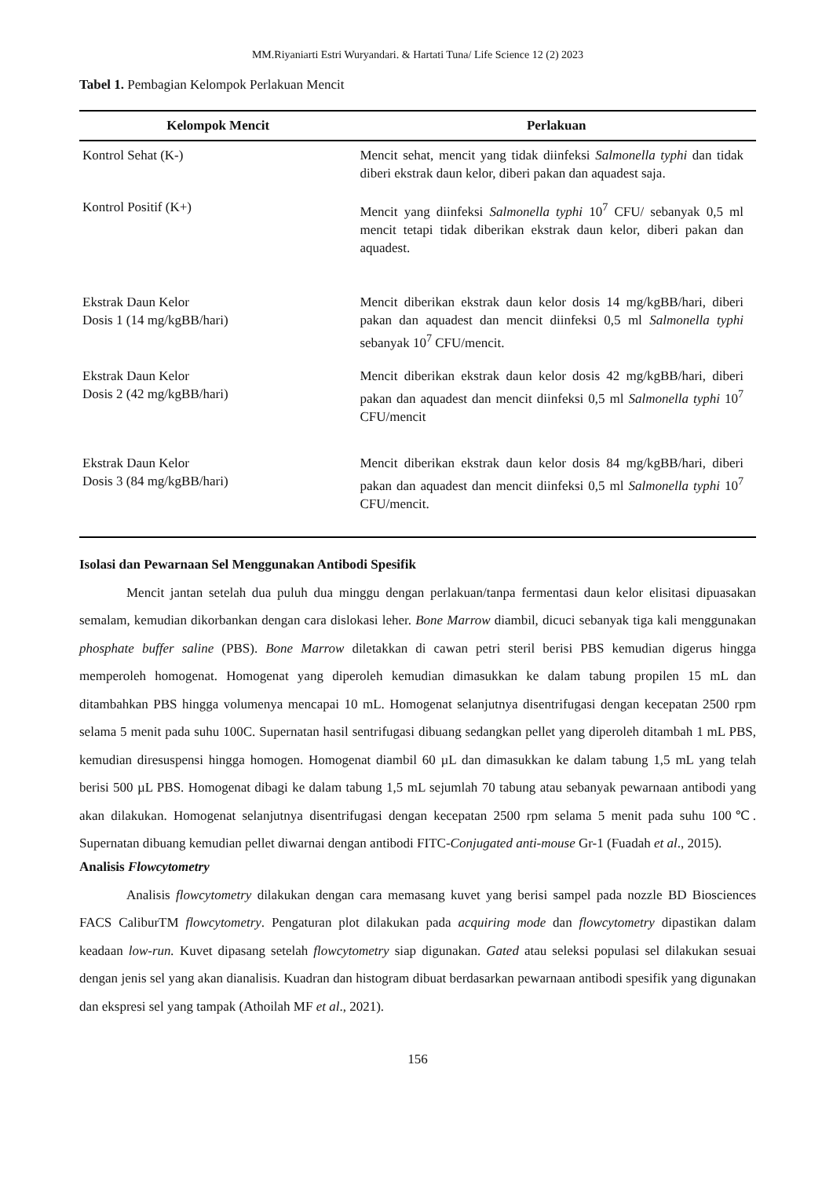MM.Riyaniarti Estri Wuryandari. & Hartati Tuna/ Life Science 12 (2) 2023
Tabel 1. Pembagian Kelompok Perlakuan Mencit
| Kelompok Mencit | Perlakuan |
| --- | --- |
| Kontrol Sehat (K-) | Mencit sehat, mencit yang tidak diinfeksi Salmonella typhi dan tidak diberi ekstrak daun kelor, diberi pakan dan aquadest saja. |
| Kontrol Positif (K+) | Mencit yang diinfeksi Salmonella typhi 10<sup>7</sup> CFU/ sebanyak 0,5 ml mencit tetapi tidak diberikan ekstrak daun kelor, diberi pakan dan aquadest. |
| Ekstrak Daun Kelor Dosis 1 (14 mg/kgBB/hari) | Mencit diberikan ekstrak daun kelor dosis 14 mg/kgBB/hari, diberi pakan dan aquadest dan mencit diinfeksi 0,5 ml Salmonella typhi sebanyak 10<sup>7</sup> CFU/mencit. |
| Ekstrak Daun Kelor Dosis 2 (42 mg/kgBB/hari) | Mencit diberikan ekstrak daun kelor dosis 42 mg/kgBB/hari, diberi pakan dan aquadest dan mencit diinfeksi 0,5 ml Salmonella typhi 10<sup>7</sup> CFU/mencit |
| Ekstrak Daun Kelor Dosis 3 (84 mg/kgBB/hari) | Mencit diberikan ekstrak daun kelor dosis 84 mg/kgBB/hari, diberi pakan dan aquadest dan mencit diinfeksi 0,5 ml Salmonella typhi 10<sup>7</sup> CFU/mencit. |
Isolasi dan Pewarnaan Sel Menggunakan Antibodi Spesifik
Mencit jantan setelah dua puluh dua minggu dengan perlakuan/tanpa fermentasi daun kelor elisitasi dipuasakan semalam, kemudian dikorbankan dengan cara dislokasi leher. Bone Marrow diambil, dicuci sebanyak tiga kali menggunakan phosphate buffer saline (PBS). Bone Marrow diletakkan di cawan petri steril berisi PBS kemudian digerus hingga memperoleh homogenat. Homogenat yang diperoleh kemudian dimasukkan ke dalam tabung propilen 15 mL dan ditambahkan PBS hingga volumenya mencapai 10 mL. Homogenat selanjutnya disentrifugasi dengan kecepatan 2500 rpm selama 5 menit pada suhu 100C. Supernatan hasil sentrifugasi dibuang sedangkan pellet yang diperoleh ditambah 1 mL PBS, kemudian diresuspensi hingga homogen. Homogenat diambil 60 µL dan dimasukkan ke dalam tabung 1,5 mL yang telah berisi 500 µL PBS. Homogenat dibagi ke dalam tabung 1,5 mL sejumlah 70 tabung atau sebanyak pewarnaan antibodi yang akan dilakukan. Homogenat selanjutnya disentrifugasi dengan kecepatan 2500 rpm selama 5 menit pada suhu 100℃. Supernatan dibuang kemudian pellet diwarnai dengan antibodi FITC-Conjugated anti-mouse Gr-1 (Fuadah et al., 2015).
Analisis Flowcytometry
Analisis flowcytometry dilakukan dengan cara memasang kuvet yang berisi sampel pada nozzle BD Biosciences FACS CaliburTM flowcytometry. Pengaturan plot dilakukan pada acquiring mode dan flowcytometry dipastikan dalam keadaan low-run. Kuvet dipasang setelah flowcytometry siap digunakan. Gated atau seleksi populasi sel dilakukan sesuai dengan jenis sel yang akan dianalisis. Kuadran dan histogram dibuat berdasarkan pewarnaan antibodi spesifik yang digunakan dan ekspresi sel yang tampak (Athoilah MF et al., 2021).
156